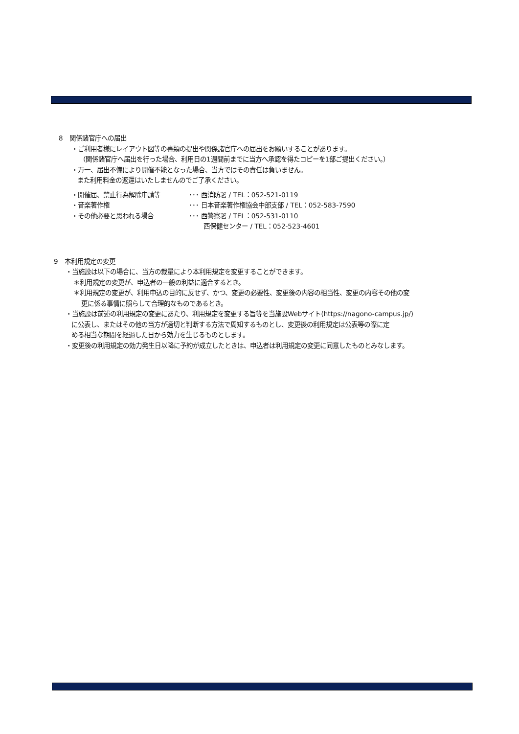8　関係諸官庁への届出
・ご利用者様にレイアウト図等の書類の提出や関係諸官庁への届出をお願いすることがあります。
（関係諸官庁へ届出を行った場合、利用日の1週間前までに当方へ承認を得たコピーを1部ご提出ください。）
・万一、届出不備により開催不能となった場合、当方ではその責任は負いません。
また利用料金の返還はいたしませんのでご了承ください。
| ・開催届、禁止行為解除申請等 | ･･･ 西消防署 / TEL：052-521-0119 |
| ・音楽著作権 | ･･･ 日本音楽著作権協会中部支部 / TEL：052-583-7590 |
| ・その他必要と思われる場合 | ･･･ 西警察署 / TEL：052-531-0110 西保健センター / TEL：052-523-4601 |
9　本利用規定の変更
・当施設は以下の場合に、当方の裁量により本利用規定を変更することができます。
＊利用規定の変更が、申込者の一般の利益に適合するとき。
＊利用規定の変更が、利用申込の目的に反せず、かつ、変更の必要性、変更後の内容の相当性、変更の内容その他の変
更に係る事情に照らして合理的なものであるとき。
・当施設は前述の利用規定の変更にあたり、利用規定を変更する旨等を当施設Webサイト(https://nagono-campus.jp/)
に公表し、またはその他の当方が適切と判断する方法で周知するものとし、変更後の利用規定は公表等の際に定
める相当な期間を経過した日から効力を生じるものとします。
・変更後の利用規定の効力発生日以降に予約が成立したときは、申込者は利用規定の変更に同意したものとみなします。